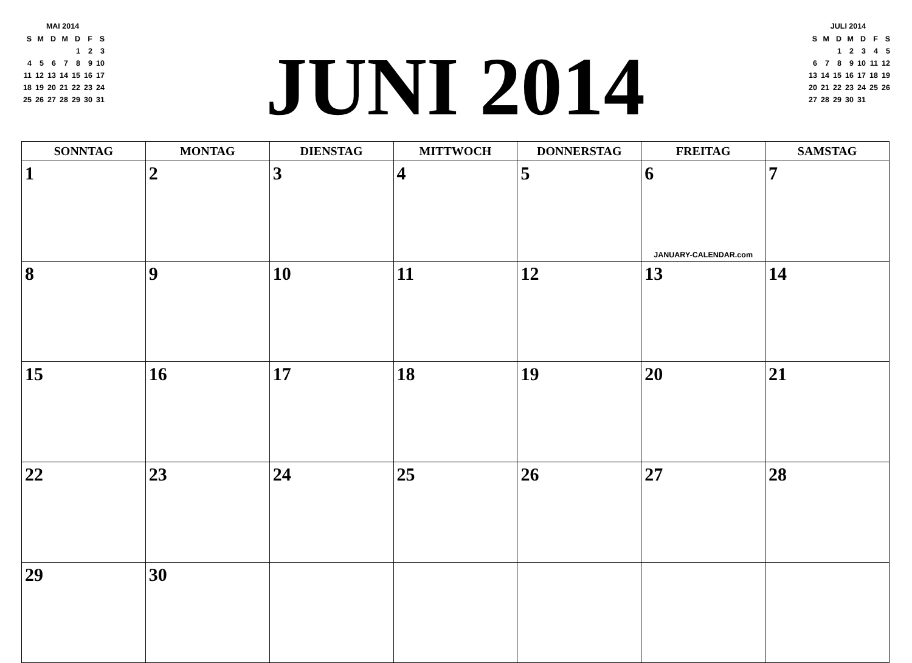MAI 2014
| S | M | D | M | D | F | S |
| | | | | 1 | 2 | 3 |
| 4 | 5 | 6 | 7 | 8 | 9 | 10 |
| 11 | 12 | 13 | 14 | 15 | 16 | 17 |
| 18 | 19 | 20 | 21 | 22 | 23 | 24 |
| 25 | 26 | 27 | 28 | 29 | 30 | 31 |
JUNI 2014
JULI 2014
| S | M | D | M | D | F | S |
| | | 1 | 2 | 3 | 4 | 5 |
| 6 | 7 | 8 | 9 | 10 | 11 | 12 |
| 13 | 14 | 15 | 16 | 17 | 18 | 19 |
| 20 | 21 | 22 | 23 | 24 | 25 | 26 |
| 27 | 28 | 29 | 30 | 31 | | |
| SONNTAG | MONTAG | DIENSTAG | MITTWOCH | DONNERSTAG | FREITAG | SAMSTAG |
| --- | --- | --- | --- | --- | --- | --- |
| 1 | 2 | 3 | 4 | 5 | 6 JANUARY-CALENDAR.com | 7 |
| 8 | 9 | 10 | 11 | 12 | 13 | 14 |
| 15 | 16 | 17 | 18 | 19 | 20 | 21 |
| 22 | 23 | 24 | 25 | 26 | 27 | 28 |
| 29 | 30 | | | | | |